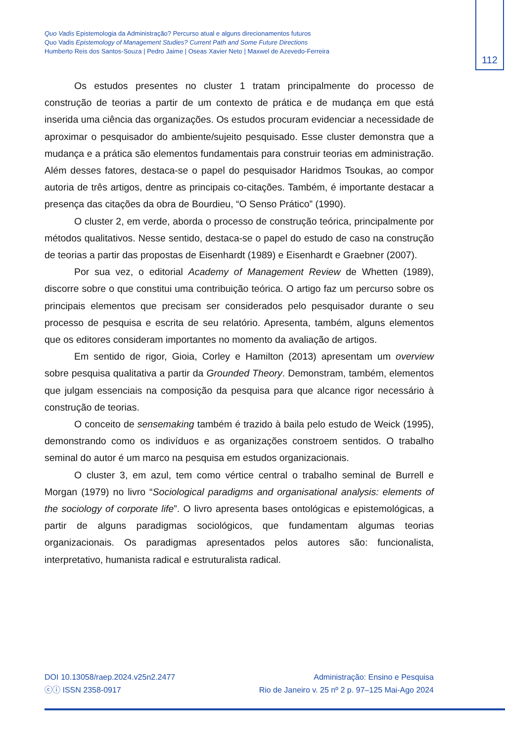112
Quo Vadis Epistemologia da Administração? Percurso atual e alguns direcionamentos futuros
Quo Vadis Epistemology of Management Studies? Current Path and Some Future Directions
Humberto Reis dos Santos-Souza | Pedro Jaime | Oseas Xavier Neto | Maxwel de Azevedo-Ferreira
Os estudos presentes no cluster 1 tratam principalmente do processo de construção de teorias a partir de um contexto de prática e de mudança em que está inserida uma ciência das organizações. Os estudos procuram evidenciar a necessidade de aproximar o pesquisador do ambiente/sujeito pesquisado. Esse cluster demonstra que a mudança e a prática são elementos fundamentais para construir teorias em administração. Além desses fatores, destaca-se o papel do pesquisador Haridmos Tsoukas, ao compor autoria de três artigos, dentre as principais co-citações. Também, é importante destacar a presença das citações da obra de Bourdieu, “O Senso Prático” (1990).
O cluster 2, em verde, aborda o processo de construção teórica, principalmente por métodos qualitativos. Nesse sentido, destaca-se o papel do estudo de caso na construção de teorias a partir das propostas de Eisenhardt (1989) e Eisenhardt e Graebner (2007).
Por sua vez, o editorial Academy of Management Review de Whetten (1989), discorre sobre o que constitui uma contribuição teórica. O artigo faz um percurso sobre os principais elementos que precisam ser considerados pelo pesquisador durante o seu processo de pesquisa e escrita de seu relatório. Apresenta, também, alguns elementos que os editores consideram importantes no momento da avaliação de artigos.
Em sentido de rigor, Gioia, Corley e Hamilton (2013) apresentam um overview sobre pesquisa qualitativa a partir da Grounded Theory. Demonstram, também, elementos que julgam essenciais na composição da pesquisa para que alcance rigor necessário à construção de teorias.
O conceito de sensemaking também é trazido à baila pelo estudo de Weick (1995), demonstrando como os indivíduos e as organizações constroem sentidos. O trabalho seminal do autor é um marco na pesquisa em estudos organizacionais.
O cluster 3, em azul, tem como vértice central o trabalho seminal de Burrell e Morgan (1979) no livro “Sociological paradigms and organisational analysis: elements of the sociology of corporate life”. O livro apresenta bases ontológicas e epistemológicas, a partir de alguns paradigmas sociológicos, que fundamentam algumas teorias organizacionais. Os paradigmas apresentados pelos autores são: funcionalista, interpretativo, humanista radical e estruturalista radical.
DOI 10.13058/raep.2024.v25n2.2477
ⓒⓘ ISSN 2358-0917
Administração: Ensino e Pesquisa
Rio de Janeiro v. 25 nº 2 p. 97–125 Mai-Ago 2024